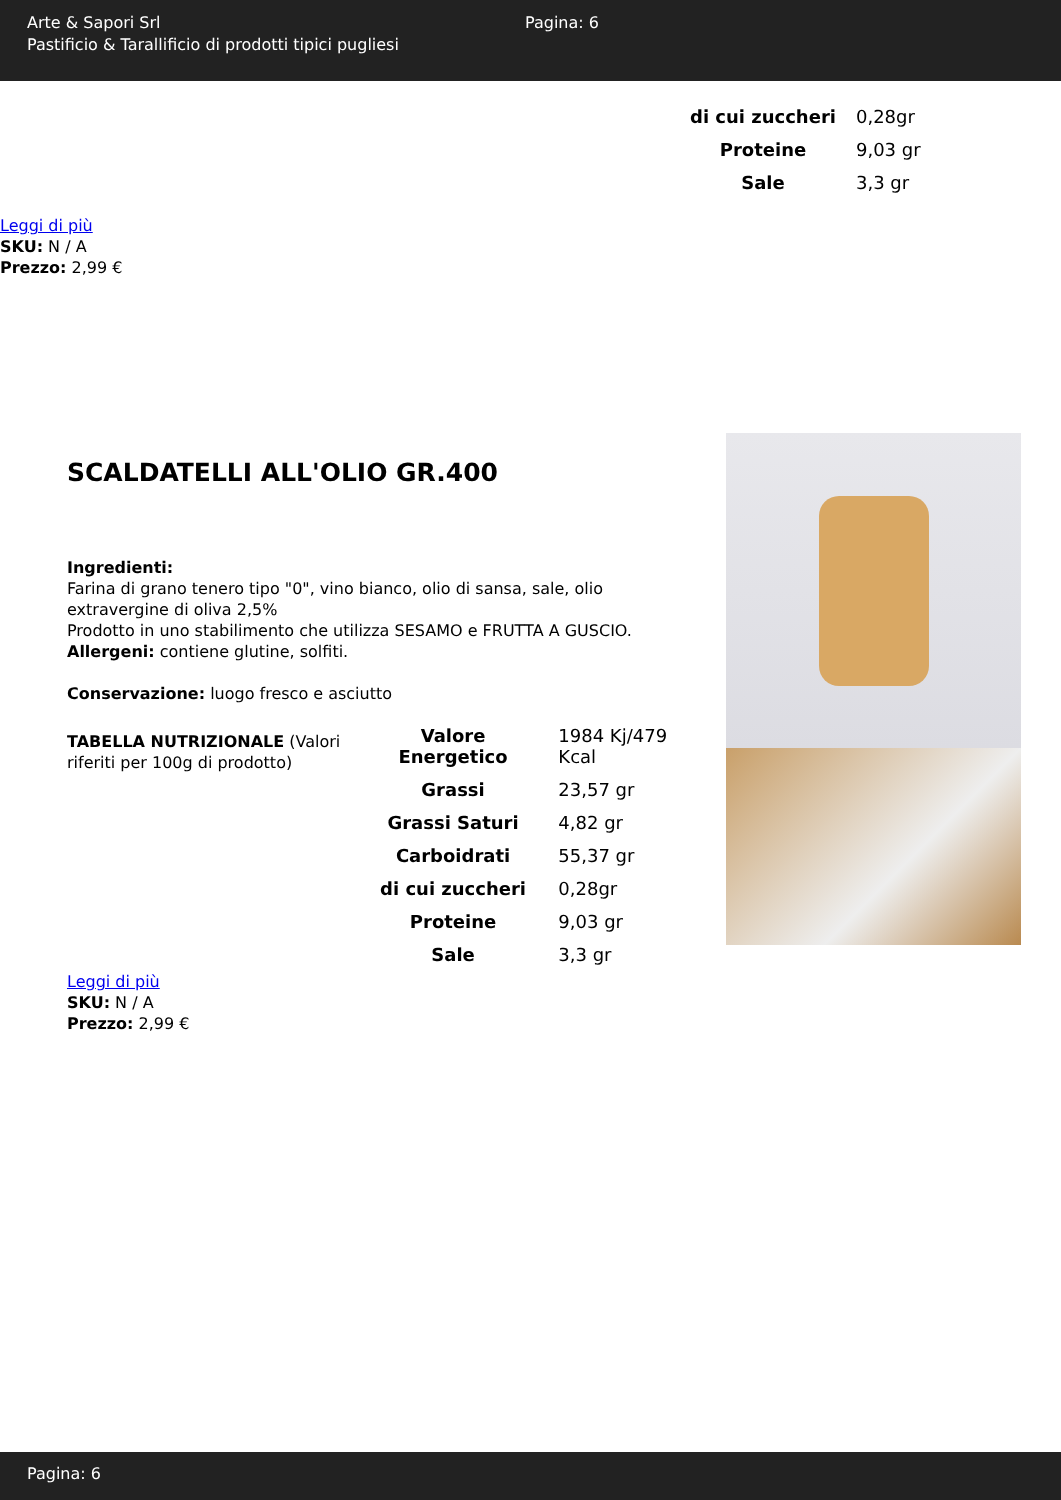Arte & Sapori Srl
Pastificio & Tarallificio di prodotti tipici pugliesi
Pagina: 6
| di cui zuccheri | 0,28gr |
| Proteine | 9,03 gr |
| Sale | 3,3 gr |
Leggi di più
SKU: N / A
Prezzo: 2,99 €
SCALDATELLI ALL'OLIO GR.400
Ingredienti:
Farina di grano tenero tipo "0", vino bianco, olio di sansa, sale, olio extravergine di oliva 2,5%
Prodotto in uno stabilimento che utilizza SESAMO e FRUTTA A GUSCIO.
Allergeni: contiene glutine, solfiti.
Conservazione: luogo fresco e asciutto
TABELLA NUTRIZIONALE (Valori riferiti per 100g di prodotto)
| Valore Energetico | 1984 Kj/479 Kcal |
| Grassi | 23,57 gr |
| Grassi Saturi | 4,82 gr |
| Carboidrati | 55,37 gr |
| di cui zuccheri | 0,28gr |
| Proteine | 9,03 gr |
| Sale | 3,3 gr |
Leggi di più
SKU: N / A
Prezzo: 2,99 €
Pagina: 6